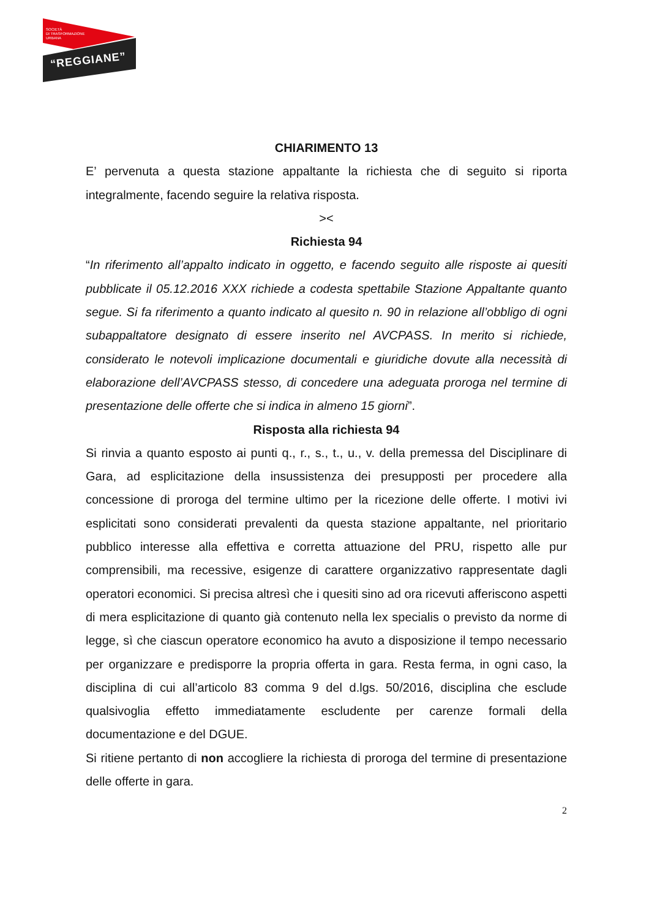SOCIETÀ
DI TRASFORMAZIONE
URBANA
“REGGIANE”
CHIARIMENTO 13
E’ pervenuta a questa stazione appaltante la richiesta che di seguito si riporta integralmente, facendo seguire la relativa risposta.
><
Richiesta 94
“In riferimento all’appalto indicato in oggetto, e facendo seguito alle risposte ai quesiti pubblicate il 05.12.2016 XXX richiede a codesta spettabile Stazione Appaltante quanto segue. Si fa riferimento a quanto indicato al quesito n. 90 in relazione all’obbligo di ogni subappaltatore designato di essere inserito nel AVCPASS. In merito si richiede, considerato le notevoli implicazione documentali e giuridiche dovute alla necessità di elaborazione dell’AVCPASS stesso, di concedere una adeguata proroga nel termine di presentazione delle offerte che si indica in almeno 15 giorni”.
Risposta alla richiesta 94
Si rinvia a quanto esposto ai punti q., r., s., t., u., v. della premessa del Disciplinare di Gara, ad esplicitazione della insussistenza dei presupposti per procedere alla concessione di proroga del termine ultimo per la ricezione delle offerte. I motivi ivi esplicitati sono considerati prevalenti da questa stazione appaltante, nel prioritario pubblico interesse alla effettiva e corretta attuazione del PRU, rispetto alle pur comprensibili, ma recessive, esigenze di carattere organizzativo rappresentate dagli operatori economici. Si precisa altresì che i quesiti sino ad ora ricevuti afferiscono aspetti di mera esplicitazione di quanto già contenuto nella lex specialis o previsto da norme di legge, sì che ciascun operatore economico ha avuto a disposizione il tempo necessario per organizzare e predisporre la propria offerta in gara. Resta ferma, in ogni caso, la disciplina di cui all’articolo 83 comma 9 del d.lgs. 50/2016, disciplina che esclude qualsivoglia effetto immediatamente escludente per carenze formali della documentazione e del DGUE.
Si ritiene pertanto di non accogliere la richiesta di proroga del termine di presentazione delle offerte in gara.
2